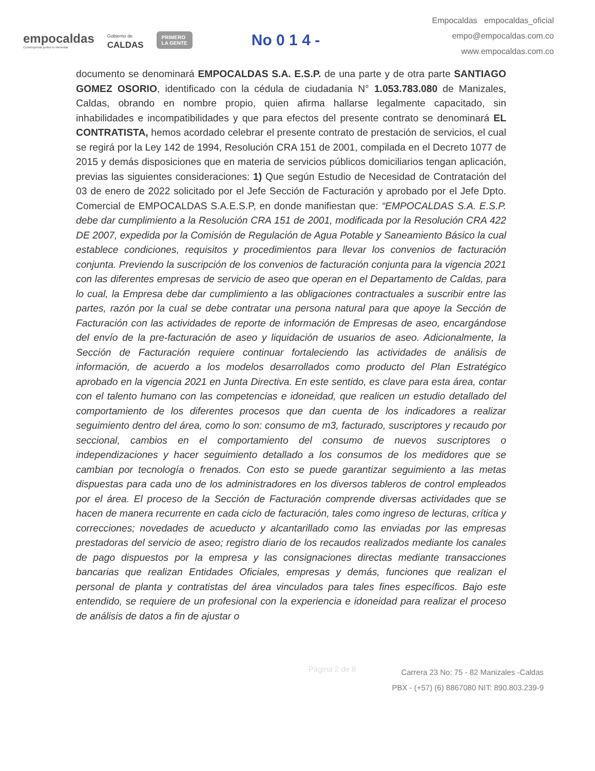empocaldas
Construyendo juntos tu bienestar
Gobierno de
CALDAS
PRIMERO
LA GENTE
No 0 1 4 -
Empocaldas empocaldas_oficial
empo@empocaldas.com.co
www.empocaldas.com.co
documento se denominará EMPOCALDAS S.A. E.S.P. de una parte y de otra parte SANTIAGO GOMEZ OSORIO, identificado con la cédula de ciudadania N° 1.053.783.080 de Manizales, Caldas, obrando en nombre propio, quien afirma hallarse legalmente capacitado, sin inhabilidades e incompatibilidades y que para efectos del presente contrato se denominará EL CONTRATISTA, hemos acordado celebrar el presente contrato de prestación de servicios, el cual se regirá por la Ley 142 de 1994, Resolución CRA 151 de 2001, compilada en el Decreto 1077 de 2015 y demás disposiciones que en materia de servicios públicos domiciliarios tengan aplicación, previas las siguientes consideraciones: 1) Que según Estudio de Necesidad de Contratación del 03 de enero de 2022 solicitado por el Jefe Sección de Facturación y aprobado por el Jefe Dpto. Comercial de EMPOCALDAS S.A.E.S.P, en donde manifiestan que: “EMPOCALDAS S.A. E.S.P. debe dar cumplimiento a la Resolución CRA 151 de 2001, modificada por la Resolución CRA 422 DE 2007, expedida por la Comisión de Regulación de Agua Potable y Saneamiento Básico la cual establece condiciones, requisitos y procedimientos para llevar los convenios de facturación conjunta. Previendo la suscripción de los convenios de facturación conjunta para la vigencia 2021 con las diferentes empresas de servicio de aseo que operan en el Departamento de Caldas, para lo cual, la Empresa debe dar cumplimiento a las obligaciones contractuales a suscribir entre las partes, razón por la cual se debe contratar una persona natural para que apoye la Sección de Facturación con las actividades de reporte de información de Empresas de aseo, encargándose del envío de la pre-facturación de aseo y liquidación de usuarios de aseo. Adicionalmente, la Sección de Facturación requiere continuar fortaleciendo las actividades de análisis de información, de acuerdo a los modelos desarrollados como producto del Plan Estratégico aprobado en la vigencia 2021 en Junta Directiva. En este sentido, es clave para esta área, contar con el talento humano con las competencias e idoneidad, que realicen un estudio detallado del comportamiento de los diferentes procesos que dan cuenta de los indicadores a realizar seguimiento dentro del área, como lo son: consumo de m3, facturado, suscriptores y recaudo por seccional, cambios en el comportamiento del consumo de nuevos suscriptores o independizaciones y hacer seguimiento detallado a los consumos de los medidores que se cambian por tecnología o frenados. Con esto se puede garantizar seguimiento a las metas dispuestas para cada uno de los administradores en los diversos tableros de control empleados por el área. El proceso de la Sección de Facturación comprende diversas actividades que se hacen de manera recurrente en cada ciclo de facturación, tales como ingreso de lecturas, crítica y correcciones; novedades de acueducto y alcantarillado como las enviadas por las empresas prestadoras del servicio de aseo; registro diario de los recaudos realizados mediante los canales de pago dispuestos por la empresa y las consignaciones directas mediante transacciones bancarias que realizan Entidades Oficiales, empresas y demás, funciones que realizan el personal de planta y contratistas del área vinculados para tales fines específicos. Bajo este entendido, se requiere de un profesional con la experiencia e idoneidad para realizar el proceso de análisis de datos a fin de ajustar o
Página 2 de 8
Carrera 23 No: 75 - 82 Manizales -Caldas
PBX - (+57) (6) 8867080 NIT: 890.803.239-9